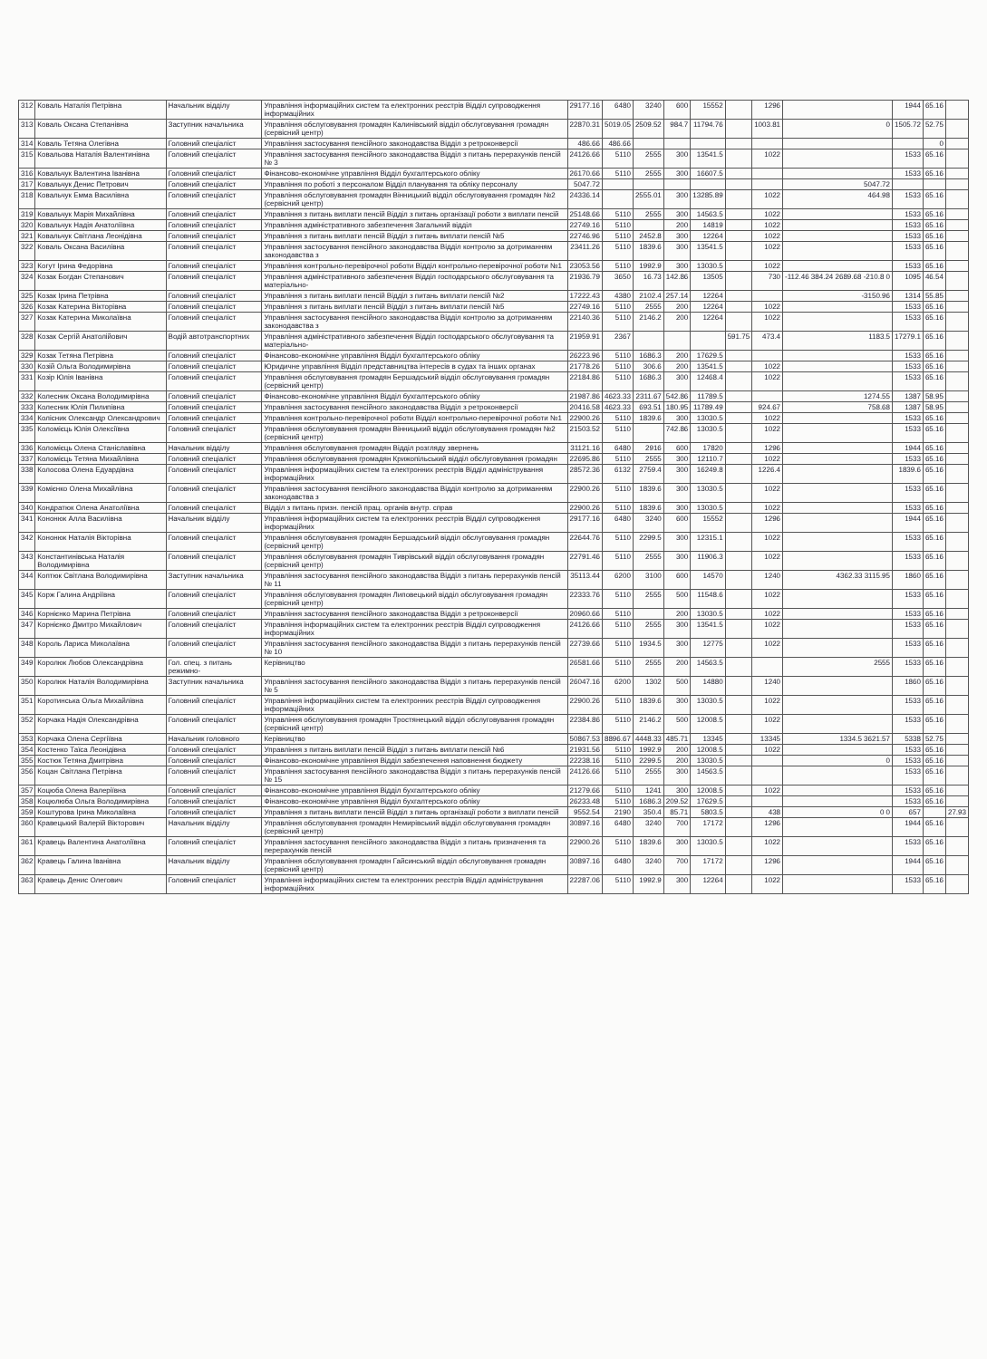| 312 | Коваль Наталія Петрівна | Начальник відділу | Управління інформаційних систем та електронних реєстрів Відділ супроводження інформаційних | 29177.16 | 6480 | 3240 | 600 | 15552 | | 1296 | | 1944 | 65.16 | |
| 313 | Коваль Оксана Степанівна | Заступник начальника | Управління обслуговування громадян Калинівський відділ обслуговування громадян (сервісний центр) | 22870.31 | 5019.05 | 2509.52 | 984.7 | 11794.76 | | 1003.81 | 0 | 1505.72 | 52.75 | |
| 314 | Коваль Тетяна Олегівна | Головний спеціаліст | Управління застосування пенсійного законодавства Відділ з ретроконверсії | 486.66 | 486.66 | | | | | | | | 0 | |
| 315 | Ковальова Наталія Валентинівна | Головний спеціаліст | Управління застосування пенсійного законодавства Відділ з питань перерахунків пенсій № 3 | 24126.66 | 5110 | 2555 | 300 | 13541.5 | | 1022 | | 1533 | 65.16 | |
| 316 | Ковальчук Валентина Іванівна | Головний спеціаліст | Фінансово-економічне управління Відділ бухгалтерського обліку | 26170.66 | 5110 | 2555 | 300 | 16607.5 | | | | 1533 | 65.16 | |
| 317 | Ковальчук Денис Петрович | Головний спеціаліст | Управління по роботі з персоналом Відділ планування та обліку персоналу | 5047.72 | | | | | | | 5047.72 | | | |
| 318 | Ковальчук Емма Василівна | Головний спеціаліст | Управління обслуговування громадян Вінницький відділ обслуговування громадян №2 (сервісний центр) | 24336.14 | | 2555.01 | 300 | 13285.89 | | 1022 | 464.98 | 1533 | 65.16 | |
| 319 | Ковальчук Марія Михайлівна | Головний спеціаліст | Управління з питань виплати пенсій Відділ з питань організації роботи з виплати пенсій | 25148.66 | 5110 | 2555 | 300 | 14563.5 | | 1022 | | 1533 | 65.16 | |
| 320 | Ковальчук Надія Анатоліївна | Головний спеціаліст | Управління адміністративного забезпечення Загальний відділ | 22749.16 | 5110 | | 200 | 14819 | | 1022 | | 1533 | 65.16 | |
| 321 | Ковальчук Світлана Леонідівна | Головний спеціаліст | Управління з питань виплати пенсій Відділ з питань виплати пенсій №5 | 22746.96 | 5110 | 2452.8 | 300 | 12264 | | 1022 | | 1533 | 65.16 | |
| 322 | Коваль Оксана Василівна | Головний спеціаліст | Управління застосування пенсійного законодавства Відділ контролю за дотриманням законодавства з | 23411.26 | 5110 | 1839.6 | 300 | 13541.5 | | 1022 | | 1533 | 65.16 | |
| 323 | Когут Ірина Федорівна | Головний спеціаліст | Управління контрольно-перевірочної роботи Відділ контрольно-перевірочної роботи №1 | 23053.56 | 5110 | 1992.9 | 300 | 13030.5 | | 1022 | | 1533 | 65.16 | |
| 324 | Козак Богдан Степанович | Головний спеціаліст | Управління адміністративного забезпечення Відділ господарського обслуговування та матеріально- | 21936.79 | 3650 | 16.73 | 142.86 | 13505 | | 730 | -112.46 384.24 2689.68 -210.8 0 | 1095 | 46.54 | |
| 325 | Козак Ірина Петрівна | Головний спеціаліст | Управління з питань виплати пенсій Відділ з питань виплати пенсій №2 | 17222.43 | 4380 | 2102.4 | 257.14 | 12264 | | | -3150.96 | 1314 | 55.85 | |
| 326 | Козак Катерина Вікторівна | Головний спеціаліст | Управління з питань виплати пенсій Відділ з питань виплати пенсій №5 | 22749.16 | 5110 | 2555 | 200 | 12264 | | 1022 | | 1533 | 65.16 | |
| 327 | Козак Катерина Миколаївна | Головний спеціаліст | Управління застосування пенсійного законодавства Відділ контролю за дотриманням законодавства з | 22140.36 | 5110 | 2146.2 | 200 | 12264 | | 1022 | | 1533 | 65.16 | |
| 328 | Козак Сергій Анатолійович | Водій автотранспортних | Управління адміністративного забезпечення Відділ господарського обслуговування та матеріально- | 21959.91 | 2367 | | | | 591.75 | 473.4 | 1183.5 | 17279.1 | 65.16 | |
| 329 | Козак Тетяна Петрівна | Головний спеціаліст | Фінансово-економічне управління Відділ бухгалтерського обліку | 26223.96 | 5110 | 1686.3 | 200 | 17629.5 | | | | 1533 | 65.16 | |
| 330 | Козій Ольга Володимирівна | Головний спеціаліст | Юридичне управління Відділ представництва інтересів в судах та інших органах | 21778.26 | 5110 | 306.6 | 200 | 13541.5 | | 1022 | | 1533 | 65.16 | |
| 331 | Козір Юлія Іванівна | Головний спеціаліст | Управління обслуговування громадян Бершадський відділ обслуговування громадян (сервісний центр) | 22184.86 | 5110 | 1686.3 | 300 | 12468.4 | | 1022 | | 1533 | 65.16 | |
| 332 | Колесник Оксана Володимирівна | Головний спеціаліст | Фінансово-економічне управління Відділ бухгалтерського обліку | 21987.86 | 4623.33 | 2311.67 | 542.86 | 11789.5 | | | 1274.55 | 1387 | 58.95 | |
| 333 | Колесник Юлія Пилипівна | Головний спеціаліст | Управління застосування пенсійного законодавства Відділ з ретроконверсії | 20416.58 | 4623.33 | 693.51 | 180.95 | 11789.49 | | 924.67 | 758.68 | 1387 | 58.95 | |
| 334 | Колісник Олександр Олександрович | Головний спеціаліст | Управління контрольно-перевірочної роботи Відділ контрольно-перевірочної роботи №1 | 22900.26 | 5110 | 1839.6 | 300 | 13030.5 | | 1022 | | 1533 | 65.16 | |
| 335 | Коломієць Юлія Олексіївна | Головний спеціаліст | Управління обслуговування громадян Вінницький відділ обслуговування громадян №2 (сервісний центр) | 21503.52 | 5110 | | 742.86 | 13030.5 | | 1022 | | 1533 | 65.16 | |
| 336 | Коломієць Олена Станіславівна | Начальник відділу | Управління обслуговування громадян Відділ розгляду звернень | 31121.16 | 6480 | 2916 | 600 | 17820 | | 1296 | | 1944 | 65.16 | |
| 337 | Коломієць Тетяна Михайлівна | Головний спеціаліст | Управління обслуговування громадян Крижопільський відділ обслуговування громадян | 22695.86 | 5110 | 2555 | 300 | 12110.7 | | 1022 | | 1533 | 65.16 | |
| 338 | Колосова Олена Едуардівна | Головний спеціаліст | Управління інформаційних систем та електронних реєстрів Відділ адміністрування інформаційних | 28572.36 | 6132 | 2759.4 | 300 | 16249.8 | | 1226.4 | | 1839.6 | 65.16 | |
| 339 | Комієнко Олена Михайлівна | Головний спеціаліст | Управління застосування пенсійного законодавства Відділ контролю за дотриманням законодавства з | 22900.26 | 5110 | 1839.6 | 300 | 13030.5 | | 1022 | | 1533 | 65.16 | |
| 340 | Кондратюк Олена Анатоліївна | Головний спеціаліст | Відділ з питань призн. пенсій прац. органів внутр. справ | 22900.26 | 5110 | 1839.6 | 300 | 13030.5 | | 1022 | | 1533 | 65.16 | |
| 341 | Кононюк Алла Василівна | Начальник відділу | Управління інформаційних систем та електронних реєстрів Відділ супроводження інформаційних | 29177.16 | 6480 | 3240 | 600 | 15552 | | 1296 | | 1944 | 65.16 | |
| 342 | Кононюк Наталія Вікторівна | Головний спеціаліст | Управління обслуговування громадян Бершадський відділ обслуговування громадян (сервісний центр) | 22644.76 | 5110 | 2299.5 | 300 | 12315.1 | | 1022 | | 1533 | 65.16 | |
| 343 | Константинівська Наталія Володимирівна | Головний спеціаліст | Управління обслуговування громадян Тиврівський відділ обслуговування громадян (сервісний центр) | 22791.46 | 5110 | 2555 | 300 | 11906.3 | | 1022 | | 1533 | 65.16 | |
| 344 | Коптюк Світлана Володимирівна | Заступник начальника | Управління застосування пенсійного законодавства Відділ з питань перерахунків пенсій № 11 | 35113.44 | 6200 | 3100 | 600 | 14570 | | 1240 | 4362.33 3115.95 | 1860 | 65.16 | |
| 345 | Корж Галина Андріївна | Головний спеціаліст | Управління обслуговування громадян Липовецький відділ обслуговування громадян (сервісний центр) | 22333.76 | 5110 | 2555 | 500 | 11548.6 | | 1022 | | 1533 | 65.16 | |
| 346 | Корнієнко Марина Петрівна | Головний спеціаліст | Управління застосування пенсійного законодавства Відділ з ретроконверсії | 20960.66 | 5110 | | 200 | 13030.5 | | 1022 | | 1533 | 65.16 | |
| 347 | Корнієнко Дмитро Михайлович | Головний спеціаліст | Управління інформаційних систем та електронних реєстрів Відділ супроводження інформаційних | 24126.66 | 5110 | 2555 | 300 | 13541.5 | | 1022 | | 1533 | 65.16 | |
| 348 | Король Лариса Миколаївна | Головний спеціаліст | Управління застосування пенсійного законодавства Відділ з питань перерахунків пенсій № 10 | 22739.66 | 5110 | 1934.5 | 300 | 12775 | | 1022 | | 1533 | 65.16 | |
| 349 | Королюк Любов Олександрівна | Гол. спец. з питань режимно- | Керівництво | 26581.66 | 5110 | 2555 | 200 | 14563.5 | | | 2555 | 1533 | 65.16 | |
| 350 | Королюк Наталія Володимирівна | Заступник начальника | Управління застосування пенсійного законодавства Відділ з питань перерахунків пенсій № 5 | 26047.16 | 6200 | 1302 | 500 | 14880 | | 1240 | | 1860 | 65.16 | |
| 351 | Коротинська Ольга Михайлівна | Головний спеціаліст | Управління інформаційних систем та електронних реєстрів Відділ супроводження інформаційних | 22900.26 | 5110 | 1839.6 | 300 | 13030.5 | | 1022 | | 1533 | 65.16 | |
| 352 | Корчака Надія Олександрівна | Головний спеціаліст | Управління обслуговування громадян Тростянецький відділ обслуговування громадян (сервісний центр) | 22384.86 | 5110 | 2146.2 | 500 | 12008.5 | | 1022 | | 1533 | 65.16 | |
| 353 | Корчака Олена Сергіївна | Начальник головного | Керівництво | 50867.53 | 8896.67 | 4448.33 | 485.71 | 13345 | | 13345 | 1334.5 3621.57 | 5338 | 52.75 | |
| 354 | Костенко Таїса Леонідівна | Головний спеціаліст | Управління з питань виплати пенсій Відділ з питань виплати пенсій №6 | 21931.56 | 5110 | 1992.9 | 200 | 12008.5 | | 1022 | | 1533 | 65.16 | |
| 355 | Костюк Тетяна Дмитрівна | Головний спеціаліст | Фінансово-економічне управління Відділ забезпечення наповнення бюджету | 22238.16 | 5110 | 2299.5 | 200 | 13030.5 | | | 0 | 1533 | 65.16 | |
| 356 | Коцан Світлана Петрівна | Головний спеціаліст | Управління застосування пенсійного законодавства Відділ з питань перерахунків пенсій № 15 | 24126.66 | 5110 | 2555 | 300 | 14563.5 | | | | 1533 | 65.16 | |
| 357 | Коцюба Олена Валеріївна | Головний спеціаліст | Фінансово-економічне управління Відділ бухгалтерського обліку | 21279.66 | 5110 | 1241 | 300 | 12008.5 | | 1022 | | 1533 | 65.16 | |
| 358 | Коцюлюба Ольга Володимирівна | Головний спеціаліст | Фінансово-економічне управління Відділ бухгалтерського обліку | 26233.48 | 5110 | 1686.3 | 209.52 | 17629.5 | | | | 1533 | 65.16 | |
| 359 | Коштурова Ірина Миколаївна | Головний спеціаліст | Управління з питань виплати пенсій Відділ з питань організації роботи з виплати пенсій | 9552.54 | 2190 | 350.4 | 85.71 | 5803.5 | | 438 | 0 0 | 657 | | 27.93 |
| 360 | Кравецький Валерій Вікторович | Начальник відділу | Управління обслуговування громадян Немирівський відділ обслуговування громадян (сервісний центр) | 30897.16 | 6480 | 3240 | 700 | 17172 | | 1296 | | 1944 | 65.16 | |
| 361 | Кравець Валентина Анатоліївна | Головний спеціаліст | Управління застосування пенсійного законодавства Відділ з питань призначення та перерахунків пенсій | 22900.26 | 5110 | 1839.6 | 300 | 13030.5 | | 1022 | | 1533 | 65.16 | |
| 362 | Кравець Галина Іванівна | Начальник відділу | Управління обслуговування громадян Гайсинський відділ обслуговування громадян (сервісний центр) | 30897.16 | 6480 | 3240 | 700 | 17172 | | 1296 | | 1944 | 65.16 | |
| 363 | Кравець Денис Олегович | Головний спеціаліст | Управління інформаційних систем та електронних реєстрів Відділ адміністрування інформаційних | 22287.06 | 5110 | 1992.9 | 300 | 12264 | | 1022 | | 1533 | 65.16 | |